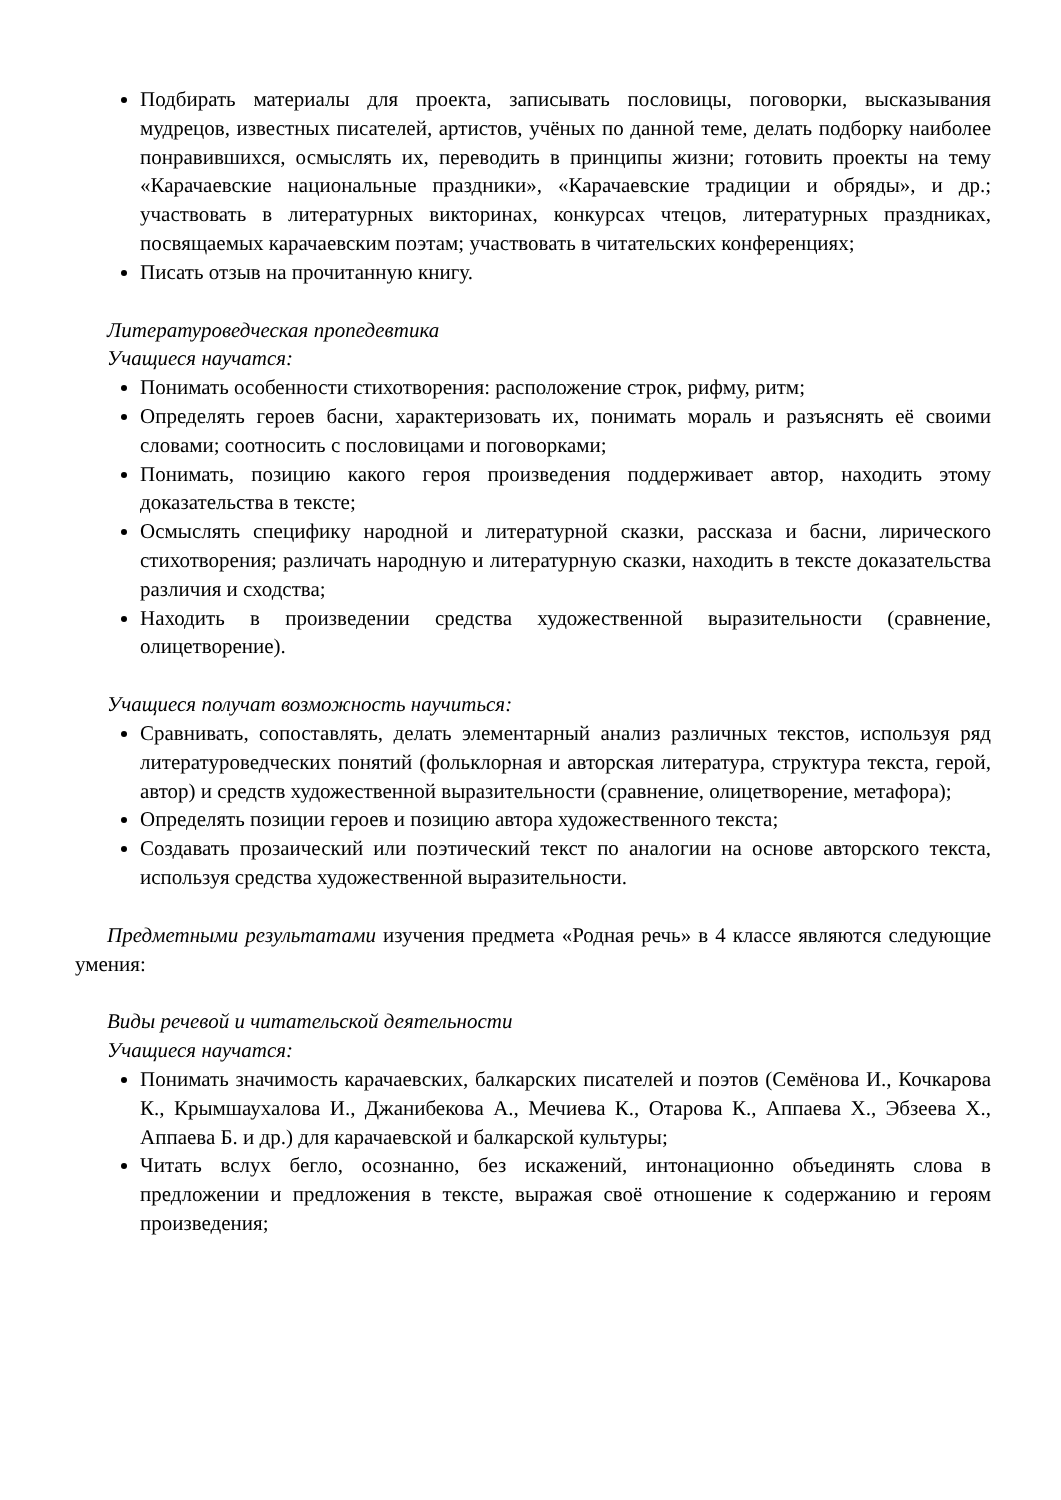Подбирать материалы для проекта, записывать пословицы, поговорки, высказывания мудрецов, известных писателей, артистов, учёных по данной теме, делать подборку наиболее понравившихся, осмыслять их, переводить в принципы жизни; готовить проекты на тему «Карачаевские национальные праздники», «Карачаевские традиции и обряды», и др.; участвовать в литературных викторинах, конкурсах чтецов, литературных праздниках, посвящаемых карачаевским поэтам; участвовать в читательских конференциях;
Писать отзыв на прочитанную книгу.
Литературоведческая пропедевтика
Учащиеся научатся:
Понимать особенности стихотворения: расположение строк, рифму, ритм;
Определять героев басни, характеризовать их, понимать мораль и разъяснять её своими словами; соотносить с пословицами и поговорками;
Понимать, позицию какого героя произведения поддерживает автор, находить этому доказательства в тексте;
Осмыслять специфику народной и литературной сказки, рассказа и басни, лирического стихотворения; различать народную и литературную сказки, находить в тексте доказательства различия и сходства;
Находить в произведении средства художественной выразительности (сравнение, олицетворение).
Учащиеся получат возможность научиться:
Сравнивать, сопоставлять, делать элементарный анализ различных текстов, используя ряд литературоведческих понятий (фольклорная и авторская литература, структура текста, герой, автор) и средств художественной выразительности (сравнение, олицетворение, метафора);
Определять позиции героев и позицию автора художественного текста;
Создавать прозаический или поэтический текст по аналогии на основе авторского текста, используя средства художественной выразительности.
Предметными результатами изучения предмета «Родная речь» в 4 классе являются следующие умения:
Виды речевой и читательской деятельности
Учащиеся научатся:
Понимать значимость карачаевских, балкарских писателей и поэтов (Семёнова И., Кочкарова К., Крымшаухалова И., Джанибекова А., Мечиева К., Отарова К., Аппаева Х., Эбзеева Х., Аппаева Б. и др.) для карачаевской и балкарской культуры;
Читать вслух бегло, осознанно, без искажений, интонационно объединять слова в предложении и предложения в тексте, выражая своё отношение к содержанию и героям произведения;